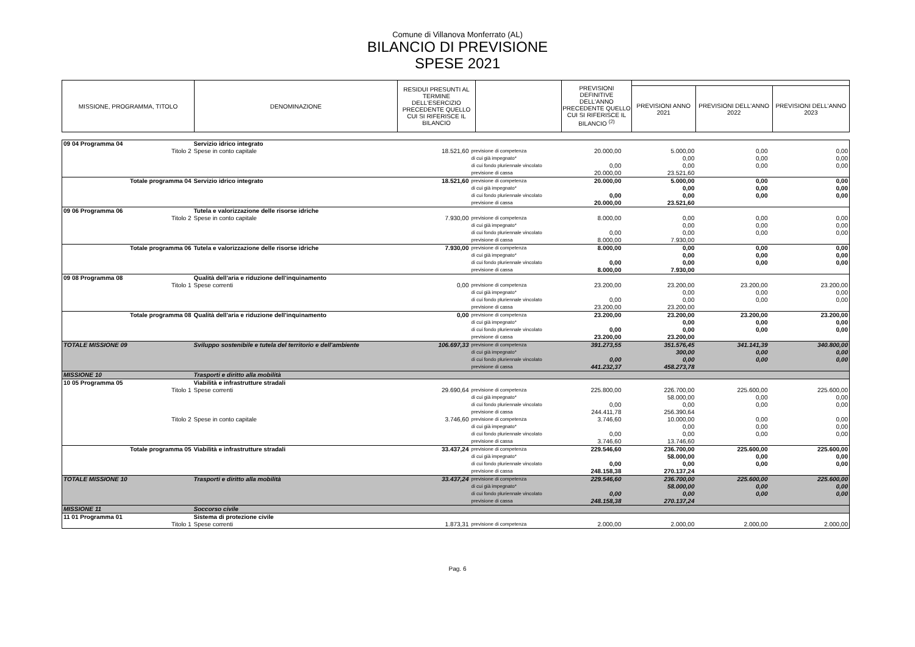Comune di Villanova Monferrato (AL)
BILANCIO DI PREVISIONE
SPESE 2021
| MISSIONE, PROGRAMMA, TITOLO | DENOMINAZIONE | RESIDUI PRESUNTI AL TERMINE DELL'ESERCIZIO PRECEDENTE QUELLO CUI SI RIFERISCE IL BILANCIO | | PREVISIONI DEFINITIVE DELL'ANNO PRECEDENTE QUELLO CUI SI RIFERISCE IL BILANCIO <sup>(2)</sup> | | | |
| --- | --- | --- | --- | --- | --- | --- | --- |
| | | | | | PREVISIONI ANNO 2021 | PREVISIONI DELL'ANNO 2022 | PREVISIONI DELL'ANNO 2023 |
| 09 04 Programma 04 | Servizio idrico integrato | | | | | | |
| Titolo 2 | Spese in conto capitale | 18.521,60 | previsione di competenza di cui già impegnato* di cui fondo pluriennale vincolato previsione di cassa | 20.000,00 0,00 20.000,00 | 5.000,00 0,00 0,00 23.521,60 | 0,00 0,00 0,00 | 0,00 0,00 0,00 |
| Totale programma 04 | Servizio idrico integrato | 18.521,60 | previsione di competenza di cui già impegnato* di cui fondo pluriennale vincolato previsione di cassa | 20.000,00 0,00 20.000,00 | 5.000,00 0,00 0,00 23.521,60 | 0,00 0,00 0,00 | 0,00 0,00 0,00 |
| 09 06 Programma 06 | Tutela e valorizzazione delle risorse idriche | | | | | | |
| Titolo 2 | Spese in conto capitale | 7.930,00 | previsione di competenza di cui già impegnato* di cui fondo pluriennale vincolato previsione di cassa | 8.000,00 0,00 8.000,00 | 0,00 0,00 0,00 7.930,00 | 0,00 0,00 0,00 | 0,00 0,00 0,00 |
| Totale programma 06 | Tutela e valorizzazione delle risorse idriche | 7.930,00 | previsione di competenza di cui già impegnato* di cui fondo pluriennale vincolato previsione di cassa | 8.000,00 0,00 8.000,00 | 0,00 0,00 0,00 7.930,00 | 0,00 0,00 0,00 | 0,00 0,00 0,00 |
| 09 08 Programma 08 | Qualità dell'aria e riduzione dell'inquinamento | | | | | | |
| Titolo 1 | Spese correnti | 0,00 | previsione di competenza di cui già impegnato* di cui fondo pluriennale vincolato previsione di cassa | 23.200,00 0,00 23.200,00 | 23.200,00 0,00 0,00 23.200,00 | 23.200,00 0,00 0,00 | 23.200,00 0,00 0,00 |
| Totale programma 08 | Qualità dell'aria e riduzione dell'inquinamento | 0,00 | previsione di competenza di cui già impegnato* di cui fondo pluriennale vincolato previsione di cassa | 23.200,00 0,00 23.200,00 | 23.200,00 0,00 0,00 23.200,00 | 23.200,00 0,00 0,00 | 23.200,00 0,00 0,00 |
| TOTALE MISSIONE 09 | Sviluppo sostenibile e tutela del territorio e dell'ambiente | 106.697,33 | previsione di competenza di cui già impegnato* di cui fondo pluriennale vincolato previsione di cassa | 391.273,55 0,00 441.232,37 | 351.576,45 300,00 0,00 458.273,78 | 341.141,39 0,00 0,00 | 340.800,00 0,00 0,00 |
| MISSIONE 10 | Trasporti e diritto alla mobilità | | | | | | |
| 10 05 Programma 05 | Viabilità e infrastrutture stradali | | | | | | |
| Titolo 1 | Spese correnti | 29.690,64 | previsione di competenza di cui già impegnato* di cui fondo pluriennale vincolato previsione di cassa | 225.800,00 0,00 244.411,78 | 226.700,00 58.000,00 0,00 256.390,64 | 225.600,00 0,00 0,00 | 225.600,00 0,00 0,00 |
| Titolo 2 | Spese in conto capitale | 3.746,60 | previsione di competenza di cui già impegnato* di cui fondo pluriennale vincolato previsione di cassa | 3.746,60 0,00 3.746,60 | 10.000,00 0,00 0,00 13.746,60 | 0,00 0,00 0,00 | 0,00 0,00 0,00 |
| Totale programma 05 | Viabilità e infrastrutture stradali | 33.437,24 | previsione di competenza di cui già impegnato* di cui fondo pluriennale vincolato previsione di cassa | 229.546,60 0,00 248.158,38 | 236.700,00 58.000,00 0,00 270.137,24 | 225.600,00 0,00 0,00 | 225.600,00 0,00 0,00 |
| TOTALE MISSIONE 10 | Trasporti e diritto alla mobilità | 33.437,24 | previsione di competenza di cui già impegnato* di cui fondo pluriennale vincolato previsione di cassa | 229.546,60 0,00 248.158,38 | 236.700,00 58.000,00 0,00 270.137,24 | 225.600,00 0,00 0,00 | 225.600,00 0,00 0,00 |
| MISSIONE 11 | Soccorso civile | | | | | | |
| 11 01 Programma 01 | Sistema di protezione civile | | | | | | |
| Titolo 1 | Spese correnti | 1.873,31 | previsione di competenza | 2.000,00 | 2.000,00 | 2.000,00 | 2.000,00 |
Pag. 6